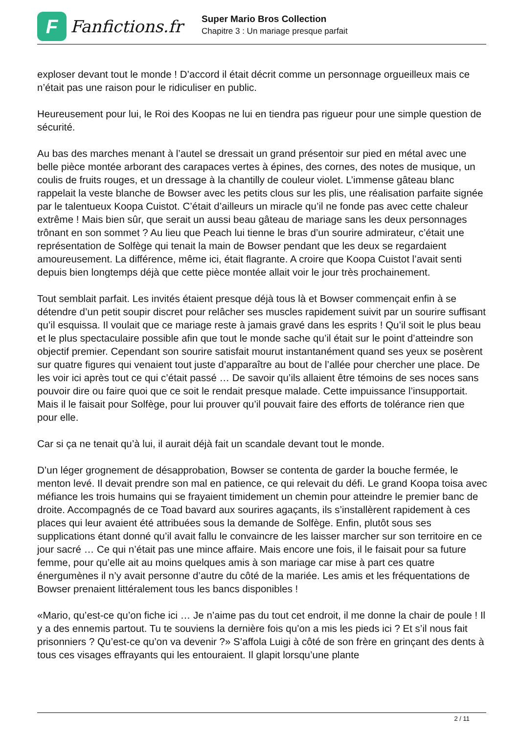F
Fanfictions.fr
Super Mario Bros Collection
Chapitre 3 : Un mariage presque parfait
exploser devant tout le monde ! D’accord il était décrit comme un personnage orgueilleux mais ce n’était pas une raison pour le ridiculiser en public.
Heureusement pour lui, le Roi des Koopas ne lui en tiendra pas rigueur pour une simple question de sécurité.
Au bas des marches menant à l’autel se dressait un grand présentoir sur pied en métal avec une belle pièce montée arborant des carapaces vertes à épines, des cornes, des notes de musique, un coulis de fruits rouges, et un dressage à la chantilly de couleur violet. L’immense gâteau blanc rappelait la veste blanche de Bowser avec les petits clous sur les plis, une réalisation parfaite signée par le talentueux Koopa Cuistot. C’était d’ailleurs un miracle qu’il ne fonde pas avec cette chaleur extrême ! Mais bien sûr, que serait un aussi beau gâteau de mariage sans les deux personnages trônant en son sommet ? Au lieu que Peach lui tienne le bras d’un sourire admirateur, c’était une représentation de Solfège qui tenait la main de Bowser pendant que les deux se regardaient amoureusement. La différence, même ici, était flagrante. A croire que Koopa Cuistot l’avait senti depuis bien longtemps déjà que cette pièce montée allait voir le jour très prochainement.
Tout semblait parfait. Les invités étaient presque déjà tous là et Bowser commençait enfin à se détendre d’un petit soupir discret pour relâcher ses muscles rapidement suivit par un sourire suffisant qu’il esquissa. Il voulait que ce mariage reste à jamais gravé dans les esprits ! Qu’il soit le plus beau et le plus spectaculaire possible afin que tout le monde sache qu’il était sur le point d’atteindre son objectif premier. Cependant son sourire satisfait mourut instantanément quand ses yeux se posèrent sur quatre figures qui venaient tout juste d’apparaître au bout de l’allée pour chercher une place. De les voir ici après tout ce qui c’était passé … De savoir qu’ils allaient être témoins de ses noces sans pouvoir dire ou faire quoi que ce soit le rendait presque malade. Cette impuissance l’insupportait. Mais il le faisait pour Solfège, pour lui prouver qu’il pouvait faire des efforts de tolérance rien que pour elle.
Car si ça ne tenait qu’à lui, il aurait déjà fait un scandale devant tout le monde.
D’un léger grognement de désapprobation, Bowser se contenta de garder la bouche fermée, le menton levé. Il devait prendre son mal en patience, ce qui relevait du défi. Le grand Koopa toisa avec méfiance les trois humains qui se frayaient timidement un chemin pour atteindre le premier banc de droite. Accompagnés de ce Toad bavard aux sourires agaçants, ils s’installèrent rapidement à ces places qui leur avaient été attribuées sous la demande de Solfège. Enfin, plutôt sous ses supplications étant donné qu’il avait fallu le convaincre de les laisser marcher sur son territoire en ce jour sacré … Ce qui n’était pas une mince affaire. Mais encore une fois, il le faisait pour sa future femme, pour qu’elle ait au moins quelques amis à son mariage car mise à part ces quatre énergumènes il n’y avait personne d’autre du côté de la mariée. Les amis et les fréquentations de Bowser prenaient littéralement tous les bancs disponibles !
«Mario, qu’est-ce qu’on fiche ici … Je n’aime pas du tout cet endroit, il me donne la chair de poule ! Il y a des ennemis partout. Tu te souviens la dernière fois qu’on a mis les pieds ici ? Et s’il nous fait prisonniers ? Qu’est-ce qu’on va devenir ?» S’affola Luigi à côté de son frère en grinçant des dents à tous ces visages effrayants qui les entouraient. Il glapit lorsqu’une plante
2 / 11